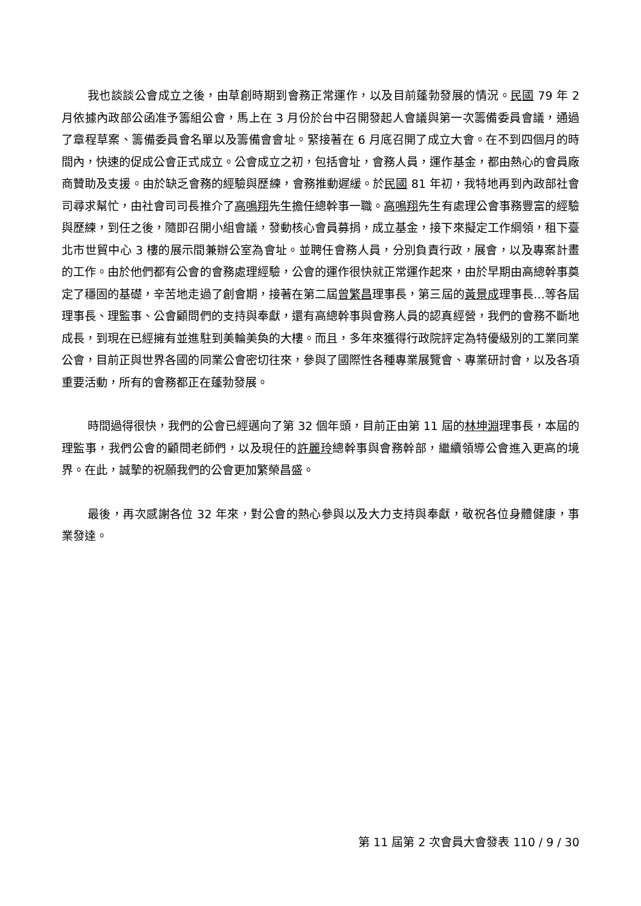我也談談公會成立之後，由草創時期到會務正常運作，以及目前蓬勃發展的情況。民國 79 年 2 月依據內政部公函准予籌組公會，馬上在 3 月份於台中召開發起人會議與第一次籌備委員會議，通過了章程草案、籌備委員會名單以及籌備會會址。緊接著在 6 月底召開了成立大會。在不到四個月的時間內，快速的促成公會正式成立。公會成立之初，包括會址，會務人員，運作基金，都由熱心的會員廠商贊助及支援。由於缺乏會務的經驗與歷練，會務推動遲緩。於民國 81 年初，我特地再到內政部社會司尋求幫忙，由社會司司長推介了高鳴翔先生擔任總幹事一職。高鳴翔先生有處理公會事務豐富的經驗與歷練，到任之後，隨即召開小組會議，發動核心會員募捐，成立基金，接下來擬定工作綱領，租下臺北市世貿中心 3 樓的展示間兼辦公室為會址。並聘任會務人員，分別負責行政，展會，以及專案計畫的工作。由於他們都有公會的會務處理經驗，公會的運作很快就正常運作起來，由於早期由高總幹事奠定了穩固的基礎，辛苦地走過了創會期，接著在第二屆曾繁昌理事長，第三屆的黃景成理事長…等各屆理事長、理監事、公會顧問們的支持與奉獻，還有高總幹事與會務人員的認真經營，我們的會務不斷地成長，到現在已經擁有並進駐到美輪美奐的大樓。而且，多年來獲得行政院評定為特優級別的工業同業公會，目前正與世界各國的同業公會密切往來，參與了國際性各種專業展覽會、專業研討會，以及各項重要活動，所有的會務都正在蓬勃發展。
時間過得很快，我們的公會已經邁向了第 32 個年頭，目前正由第 11 屆的林坤淵理事長，本屆的理監事，我們公會的顧問老師們，以及現任的許麗玲總幹事與會務幹部，繼續領導公會進入更高的境界。在此，誠摯的祝願我們的公會更加繁榮昌盛。
最後，再次感謝各位 32 年來，對公會的熱心參與以及大力支持與奉獻，敬祝各位身體健康，事業發達。
第 11 屆第 2 次會員大會發表 110 / 9 / 30